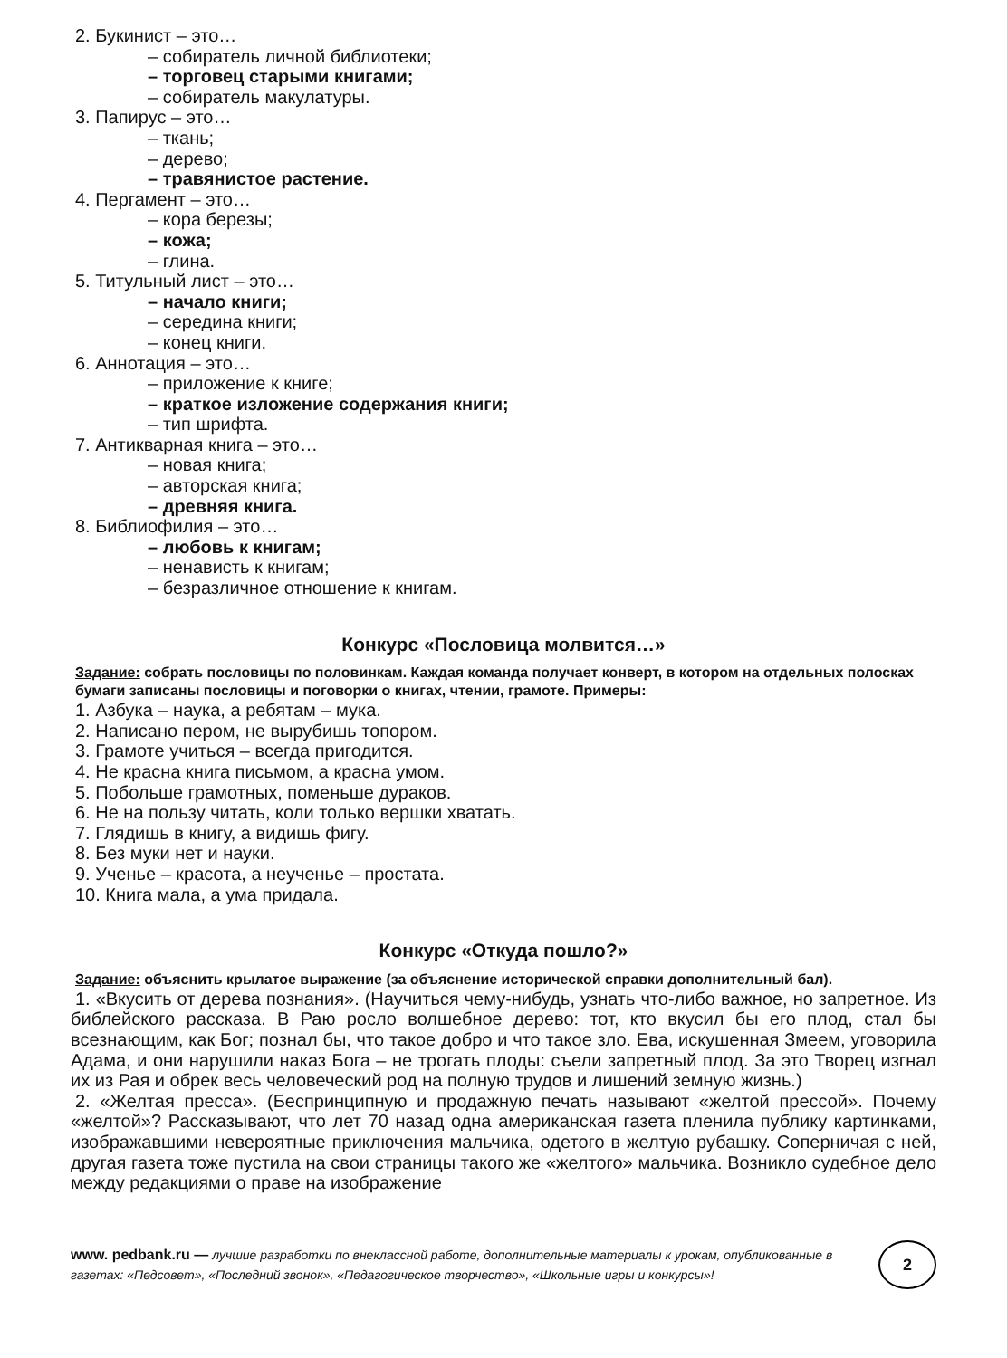2. Букинист – это…
– собиратель личной библиотеки;
– торговец старыми книгами;
– собиратель макулатуры.
3. Папирус – это…
– ткань;
– дерево;
– травянистое растение.
4. Пергамент – это…
– кора березы;
– кожа;
– глина.
5. Титульный лист – это…
– начало книги;
– середина книги;
– конец книги.
6. Аннотация – это…
– приложение к книге;
– краткое изложение содержания книги;
– тип шрифта.
7. Антикварная книга – это…
– новая книга;
– авторская книга;
– древняя книга.
8. Библиофилия – это…
– любовь к книгам;
– ненависть к книгам;
– безразличное отношение к книгам.
Конкурс «Пословица молвится…»
Задание: собрать пословицы по половинкам. Каждая команда получает конверт, в котором на отдельных полосках бумаги записаны пословицы и поговорки о книгах, чтении, грамоте. Примеры:
1. Азбука – наука, а ребятам – мука.
2. Написано пером, не вырубишь топором.
3. Грамоте учиться – всегда пригодится.
4. Не красна книга письмом, а красна умом.
5. Побольше грамотных, поменьше дураков.
6. Не на пользу читать, коли только вершки хватать.
7. Глядишь в книгу, а видишь фигу.
8. Без муки нет и науки.
9. Ученье – красота, а неученье – простата.
10. Книга мала, а ума придала.
Конкурс «Откуда пошло?»
Задание: объяснить крылатое выражение (за объяснение исторической справки дополнительный бал).
1. «Вкусить от дерева познания». (Научиться чему-нибудь, узнать что-либо важное, но запретное. Из библейского рассказа. В Раю росло волшебное дерево: тот, кто вкусил бы его плод, стал бы всезнающим, как Бог; познал бы, что такое добро и что такое зло. Ева, искушенная Змеем, уговорила Адама, и они нарушили наказ Бога – не трогать плоды: съели запретный плод. За это Творец изгнал их из Рая и обрек весь человеческий род на полную трудов и лишений земную жизнь.)
2. «Желтая пресса». (Беспринципную и продажную печать называют «желтой прессой». Почему «желтой»? Рассказывают, что лет 70 назад одна американская газета пленила публику картинками, изображавшими невероятные приключения мальчика, одетого в желтую рубашку. Соперничая с ней, другая газета тоже пустила на свои страницы такого же «желтого» мальчика. Возникло судебное дело между редакциями о праве на изображение
www. pedbank.ru — лучшие разработки по внеклассной работе, дополнительные материалы к урокам, опубликованные в газетах: «Педсовет», «Последний звонок», «Педагогическое творчество», «Школьные игры и конкурсы»!
2